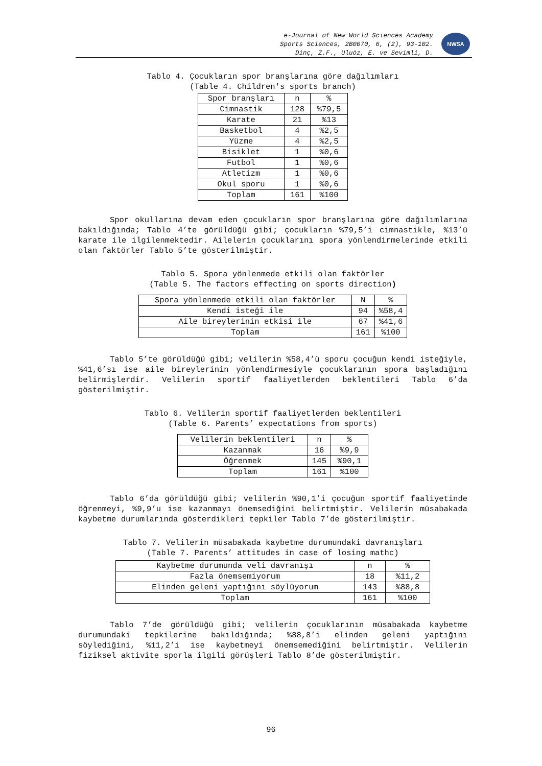e-Journal of New World Sciences Academy
Sports Sciences, 2B0070, 6, (2), 93-102.
Dinç, Z.F., Uluöz, E. ve Sevimli, D.
NWSA
Tablo 4. Çocukların spor branşlarına göre dağılımları
(Table 4. Children's sports branch)
| Spor branşları | n | % |
| --- | --- | --- |
| Cimnastik | 128 | %79,5 |
| Karate | 21 | %13 |
| Basketbol | 4 | %2,5 |
| Yüzme | 4 | %2,5 |
| Bisiklet | 1 | %0,6 |
| Futbol | 1 | %0,6 |
| Atletizm | 1 | %0,6 |
| Okul sporu | 1 | %0,6 |
| Toplam | 161 | %100 |
Spor okullarına devam eden çocukların spor branşlarına göre dağılımlarına bakıldığında; Tablo 4’te görüldüğü gibi; çocukların %79,5’i cimnastikle, %13’ü karate ile ilgilenmektedir. Ailelerin çocuklarını spora yönlendirmelerinde etkili olan faktörler Tablo 5’te gösterilmiştir.
Tablo 5. Spora yönlenmede etkili olan faktörler
(Table 5. The factors effecting on sports direction)
| Spora yönlenmede etkili olan faktörler | N | % |
| --- | --- | --- |
| Kendi isteği ile | 94 | %58,4 |
| Aile bireylerinin etkisi ile | 67 | %41,6 |
| Toplam | 161 | %100 |
Tablo 5’te görüldüğü gibi; velilerin %58,4’ü sporu çocuğun kendi isteğiyle, %41,6’sı ise aile bireylerinin yönlendirmesiyle çocuklarının spora başladığını belirmişlerdir. Velilerin sportif faaliyetlerden beklentileri Tablo 6’da gösterilmiştir.
Tablo 6. Velilerin sportif faaliyetlerden beklentileri
(Table 6. Parents’ expectations from sports)
| Velilerin beklentileri | n | % |
| --- | --- | --- |
| Kazanmak | 16 | %9,9 |
| Öğrenmek | 145 | %90,1 |
| Toplam | 161 | %100 |
Tablo 6’da görüldüğü gibi; velilerin %90,1’i çocuğun sportif faaliyetinde öğrenmeyi, %9,9’u ise kazanmayı önemsediğini belirtmiştir. Velilerin müsabakada kaybetme durumlarında gösterdikleri tepkiler Tablo 7’de gösterilmiştir.
Tablo 7. Velilerin müsabakada kaybetme durumundaki davranışları
(Table 7. Parents’ attitudes in case of losing mathc)
| Kaybetme durumunda veli davranışı | n | % |
| --- | --- | --- |
| Fazla önemsemiyorum | 18 | %11,2 |
| Elinden geleni yaptığını söylüyorum | 143 | %88,8 |
| Toplam | 161 | %100 |
Tablo 7’de görüldüğü gibi; velilerin çocuklarının müsabakada kaybetme durumundaki tepkilerine bakıldığında; %88,8’i elinden geleni yaptığını söylediğini, %11,2’i ise kaybetmeyi önemsemediğini belirtmiştir. Velilerin fiziksel aktivite sporla ilgili görüşleri Tablo 8’de gösterilmiştir.
96